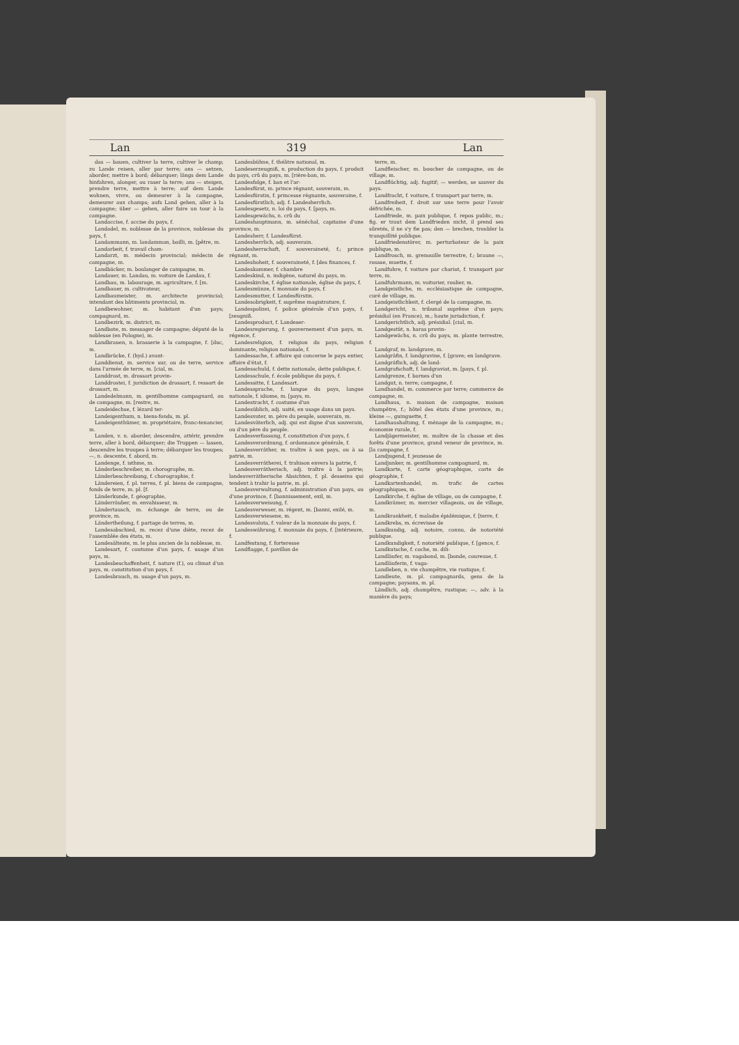Lan 319 Lan
das — bauen, cultiver la terre, cultiver le champ; zu Lande reisen, aller par terre; ans — setzen, aborder, mettre à bord; débarquer; längs dem Lande hinfahren, alonger, ou raser la terre; ans — steigen, prendre terre, mettre à terre; auf dem Lande wohnen, vivre, ou demeurer à la campagne, demeurer aux champs; aufs Land gehen, aller à la campagne; über — gehen, aller faire un tour à la campagne.
Landaccise, f. accise du pays, f.
Landadel, m. noblesse de la province, noblesse du pays, f.
Landammann, m. landamman, bailli, m. [pêtre, m.
Landarbeit, f. travail cham-
Landarzt, m. médecin provincial; médecin de campagne, m.
Landbäcker, m. boulanger de campagne, m.
Landauer, m. Landau, m. voiture de Landau, f.
Landbau, m. labourage, m. agriculture, f. [m.
Landbauer, m. cultivateur,
Landbaumeister, m. architecte provincial; intendant des bâtiments provincial, m.
Landbewohner, m. habitant d'un pays; campagnard, m.
Landbezirk, m. district, m.
Landbote, m. messager de campagne; député de la noblesse (en Pologne), m.
Landbrauen, n. brasserie à la campagne, f. [duc, m.
Landbrücke, f. (hyd.) avant-
Landdienst, m. service sur, ou de terre, service dans l'armée de terre, m. [cial, m.
Landdrost, m. drossart provin-
Landdrostei, f. juridiction de drossart, f. ressort de drossart, m.
Landedelmann, m. gentilhomme campagnard, ou de campagne, m. [restre, m.
Landeidechse, f. lézard ter-
Landeigenthum, n. biens-fonds, m. pl.
Landeigenthümer, m. propriétaire, franc-tenancier, m.
Landen, v. n. aborder, descendre, attérir, prendre terre, aller à bord, débarquer; die Truppen — lassen, descendre les troupes à terre; débarquer les troupes; —, n. descente, f. abord, m.
Landenge, f. isthme, m.
Länderbeschreiber, m. chorographe, m.
Länderbeschreibung, f. chorographie, f.
Ländereien, f. pl. terres, f. pl. biens de campagne, fonds de terre, m. pl. [f.
Länderkunde, f. géographie,
Länderräuber, m. envahisseur, m.
Ländertausch, m. échange de terre, ou de province, m.
Ländertheilung, f. partage de terres, m.
Landesabschied, m. recez d'une diète, recez de l'assemblée des états, m.
Landesälteste, m. le plus ancien de la noblesse, m.
Landesart, f. coutume d'un pays, f. usage d'un pays, m.
Landesbeschaffenheit, f. nature (f.), ou climat d'un pays, m. constitution d'un pays, f.
Landesbrauch, m. usage d'un pays, m.
Landesbühne, f. théâtre national, m.
Landeserzeugniß, n. production du pays, f. produit du pays, crû du pays, m. [rière-ban, m.
Landesfolge, f. ban et l'ar-
Landesfürst, m. prince régnant, souverain, m.
Landesfürstin, f. princesse régnante, souveraine, f.
Landesfürstlich, adj. f. Landesherrlich.
Landesgesetz, n. loi du pays, f. [pays, m.
Landesgewächs, n. crû du
Landeshauptmann, m. sénéchal, capitaine d'une province, m.
Landesherr, f. Landesfürst.
Landesherrlich, adj. souverain.
Landesherrschaft, f. souveraineté, f.; prince régnant, m.
Landeshoheit, f. souveraineté, f. [des finances, f.
Landeskammer, f. chambre
Landeskind, n. indigène, naturel du pays, m.
Landeskirche, f. église nationale, église du pays, f.
Landesmünze, f. monnaie du pays, f.
Landesmutter, f. Landesfürstin.
Landesobrigkeit, f. suprême magistrature, f.
Landespolizei, f. police générale d'un pays, f. [zeugniß.
Landesproduct, f. Landeser-
Landesregierung, f. gouvernement d'un pays, m. régence, f.
Landesreligion, f. religion du pays, religion dominante, religion nationale, f.
Landessache, f. affaire qui concerne le pays entier, affaire d'état, f.
Landesschuld, f. dette nationale, dette publique, f.
Landesschule, f. école publique du pays, f.
Landessitte, f. Landesart.
Landessprache, f. langue du pays, langue nationale, f. idiome, m. [pays, m.
Landestracht, f. costume d'un
Landesüblich, adj. usité, en usage dans un pays.
Landesvater, m. père du peuple, souverain, m.
Landesväterlich, adj. qui est digne d'un souverain, ou d'un père du peuple.
Landesverfassung, f. constitution d'un pays, f.
Landesverordnung, f. ordonnance générale, f.
Landesverräther, m. traître à son pays, ou à sa patrie, m.
Landesverrätherei, f. trahison envers la patrie, f.
Landesverrätherisch, adj. traître à la patrie; landesverrätherische Absichten, f. pl. desseins qui tendent à trahir la patrie, m. pl.
Landesverwaltung, f. administration d'un pays, ou d'une province, f. [bannissement, exil, m.
Landesverweisung, f.
Landesverweser, m. régent, m. [banni, exilé, m.
Landesverwiesene, m.
Landesvaluta, f. valeur de la monnaie du pays, f.
Landeswährung, f. monnaie du pays, f. [intérieure, f.
Landfestung, f. forteresse
Landflagge, f. pavillon de
terre, m.
Landfleischer, m. boucher de campagne, ou de village, m.
Landflüchtig, adj. fugitif; — werden, se sauver du pays.
Landfracht, f. voiture, f. transport par terre, m.
Landfreiheit, f. droit sur une terre pour l'avoir défrichée, m.
Landfriede, m. paix publique, f. repos public, m.; fig. er traut dem Landfrieden nicht, il prend ses sûretés, il ne s'y fie pas; den — brechen, troubler la tranquillité publique.
Landfriedenstörer, m. perturbateur de la paix publique, m.
Landfrosch, m. grenouille terrestre, f.; braune —, rousse, muette, f.
Landfuhre, f. voiture par chariot, f. transport par terre, m.
Landfuhrmann, m. voiturier, roulier, m.
Landgeistliche, m. ecclésiastique de campagne, curé de village, m.
Landgeistlichkeit, f. clergé de la campagne, m.
Landgericht, n. tribunal suprême d'un pays; présidial (en France), m.; haute jurisdiction, f.
Landgerichtlich, adj. présidial. [cial, m.
Landgestüt, n. haras provin-
Landgewächs, n. crû du pays, m. plante terrestre, f.
Landgraf, m. landgrave, m.
Landgräfin, f. landgravine, f. [grave; en landgrave.
Landgräflich, adj. de land-
Landgrafschaft, f. landgraviat, m. [pays, f. pl.
Landgrenze, f. bornes d'un
Landgut, n. terre; campagne, f.
Landhandel, m. commerce par terre; commerce de campagne, m.
Landhaus, n. maison de campagne, maison champêtre, f.; hôtel des états d'une province, m.; kleine —, guinguette, f.
Landhaushaltung, f. ménage de la campagne, m.; économie rurale, f.
Landjägermeister, m. maître de la chasse et des forêts d'une province, grand veneur de province, m. [la campagne, f.
Landjugend, f. jeunesse de
Landjunker, m. gentilhomme campagnard, m.
Landkarte, f. carte géographique, carte de géographie, f.
Landkartenhandel, m. trafic de cartes géographiques, m.
Landkirche, f. église de village, ou de campagne, f.
Landkrämer, m. mercier villageois, ou de village, m.
Landkrankheit, f. maladie épidémique, f. [terre, f.
Landkrebs, m. écrevisse de
Landkundig, adj. notoire, connu, de notoriété publique.
Landkundigkeit, f. notoriété publique, f. [gence, f.
Landkutsche, f. coche, m. dili-
Landläufer, m. vagabond, m. [bonde, coureuse, f.
Landläuferin, f. vaga-
Landleben, n. vie champêtre, vie rustique, f.
Landleute, m. pl. campagnards, gens de la campagne; paysans, m. pl.
Ländlich, adj. champêtre, rustique; —, adv. à la manière du pays;